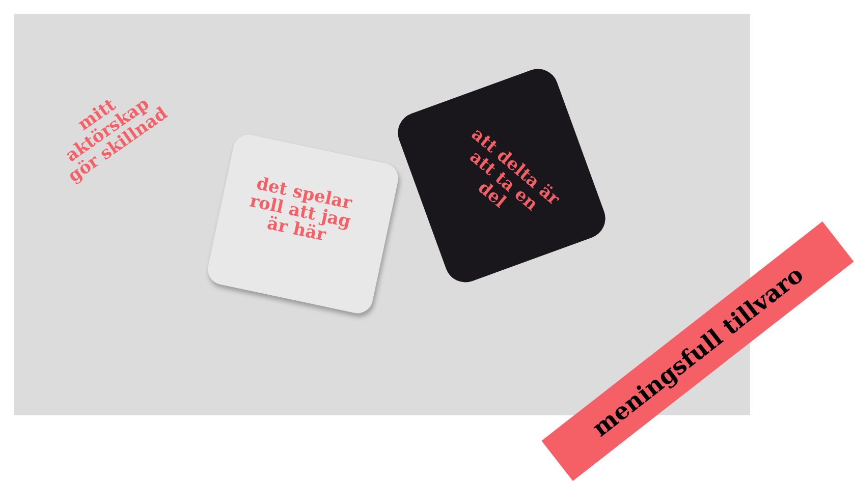mitt aktörskap gör skillnad
det spelar roll att jag är här
att delta är att ta en del
meningsfull tillvaro